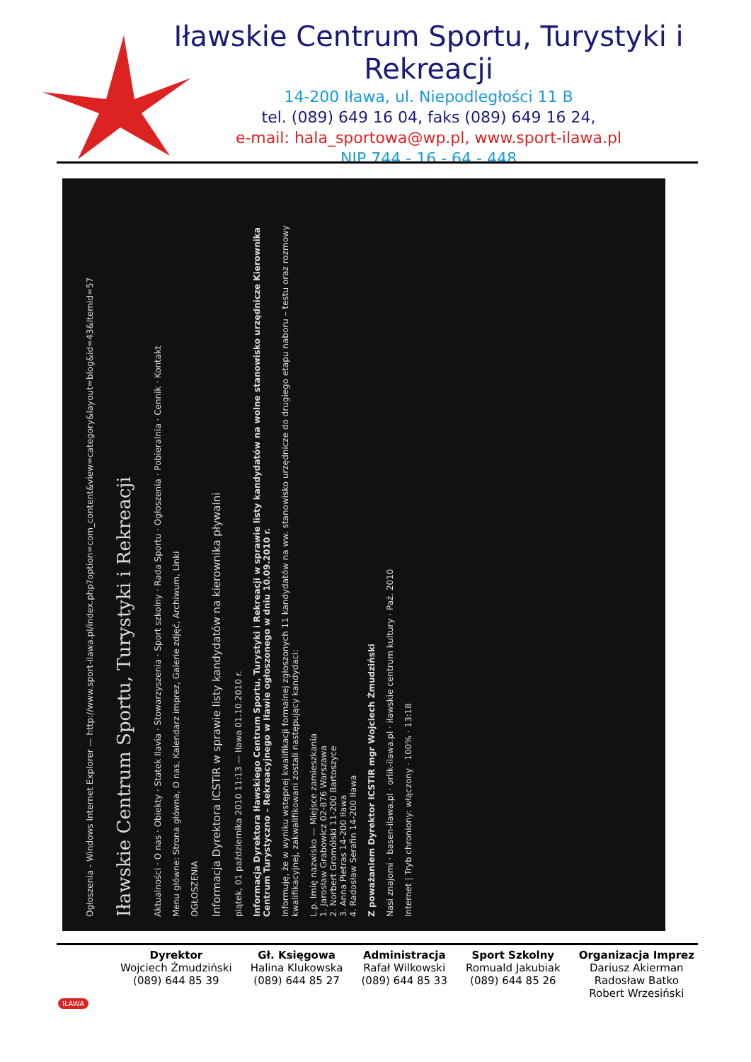Iławskie Centrum Sportu, Turystyki i Rekreacji
14-200 Iława, ul. Niepodległości 11 B
tel. (089) 649 16 04, faks (089) 649 16 24,
e-mail: hala_sportowa@wp.pl, www.sport-ilawa.pl
NIP 744 - 16 - 64 - 448
Ogłoszenia - Windows Internet Explorer — http://www.sport-ilawa.pl/index.php?option=com_content&view=category&layout=blog&id=43&Itemid=57
Iławskie Centrum Sportu, Turystyki i Rekreacji
Aktualności · O nas · Obiekty · Statek Ilavia · Stowarzyszenia · Sport szkolny · Rada Sportu · Ogłoszenia · Pobieralnia · Cennik · Kontakt
Menu główne: Strona główna, O nas, Kalendarz imprez, Galerie zdjęć, Archiwum, Linki
OGŁOSZENIA
Informacja Dyrektora ICSTiR w sprawie listy kandydatów na kierownika pływalni
piątek, 01 października 2010 11:13 — Iława 01.10.2010 r.
Informacja Dyrektora Iławskiego Centrum Sportu, Turystyki i Rekreacji w sprawie listy kandydatów na wolne stanowisko urzędnicze Kierownika Centrum Turystyczno – Rekreacyjnego w Iławie ogłoszonego w dniu 10.09.2010 r.
Informuję, że w wyniku wstępnej kwalifikacji formalnej zgłoszonych 11 kandydatów na ww. stanowisko urzędnicze do drugiego etapu naboru – testu oraz rozmowy kwalifikacyjnej, zakwalifikowani zostali następujący kandydaci:
L.p. Imię nazwisko — Miejsce zamieszkania
1. Jarosław Grabowicz 02-876 Warszawa
2. Norbert Gromólski 11-200 Bartoszyce
3. Anna Pietras 14-200 Iława
4. Radosław Serafin 14-200 Iława
Z poważaniem Dyrektor ICSTiR mgr Wojciech Żmudziński
Nasi znajomi · basen-ilawa.pl · orlik-ilawa.pl · iławskie centrum kultury · Paź. 2010
Internet | Tryb chroniony: włączony · 100% · 13:18
Dyrektor
Wojciech Żmudziński
(089) 644 85 39
Gł. Księgowa
Halina Klukowska
(089) 644 85 27
Administracja
Rafał Wilkowski
(089) 644 85 33
Sport Szkolny
Romuald Jakubiak
(089) 644 85 26
Organizacja Imprez
Dariusz Akierman
Radosław Batko
Robert Wrzesiński
IŁAWA